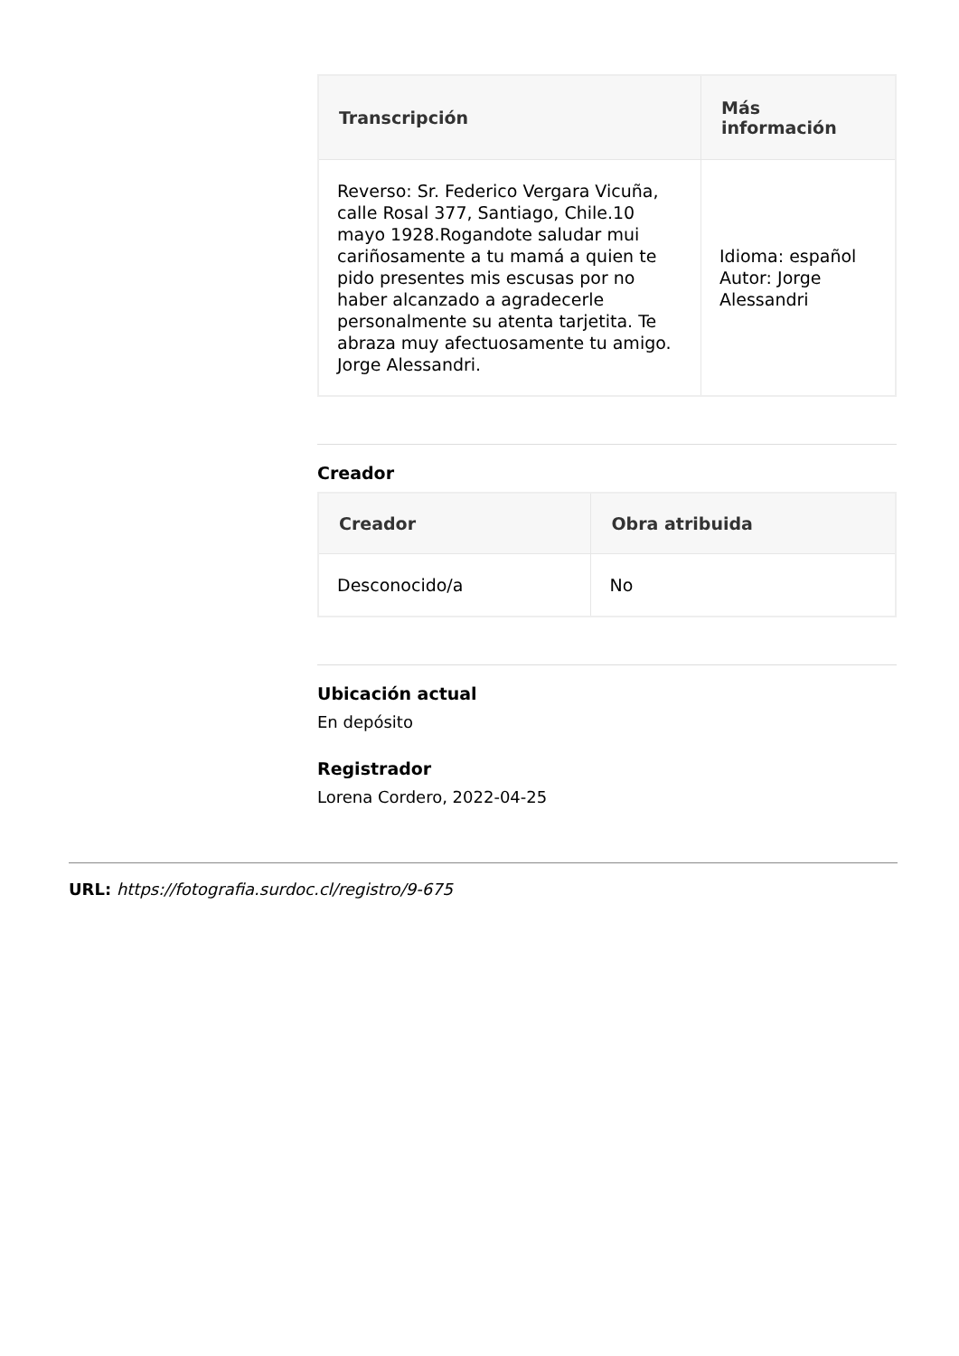| Transcripción | Más información |
| --- | --- |
| Reverso: Sr. Federico Vergara Vicuña, calle Rosal 377, Santiago, Chile.10 mayo 1928.Rogandote saludar mui cariñosamente a tu mamá a quien te pido presentes mis escusas por no haber alcanzado a agradecerle personalmente su atenta tarjetita. Te abraza muy afectuosamente tu amigo. Jorge Alessandri. | Idioma: español Autor: Jorge Alessandri |
Creador
| Creador | Obra atribuida |
| --- | --- |
| Desconocido/a | No |
Ubicación actual
En depósito
Registrador
Lorena Cordero, 2022-04-25
URL: https://fotografia.surdoc.cl/registro/9-675